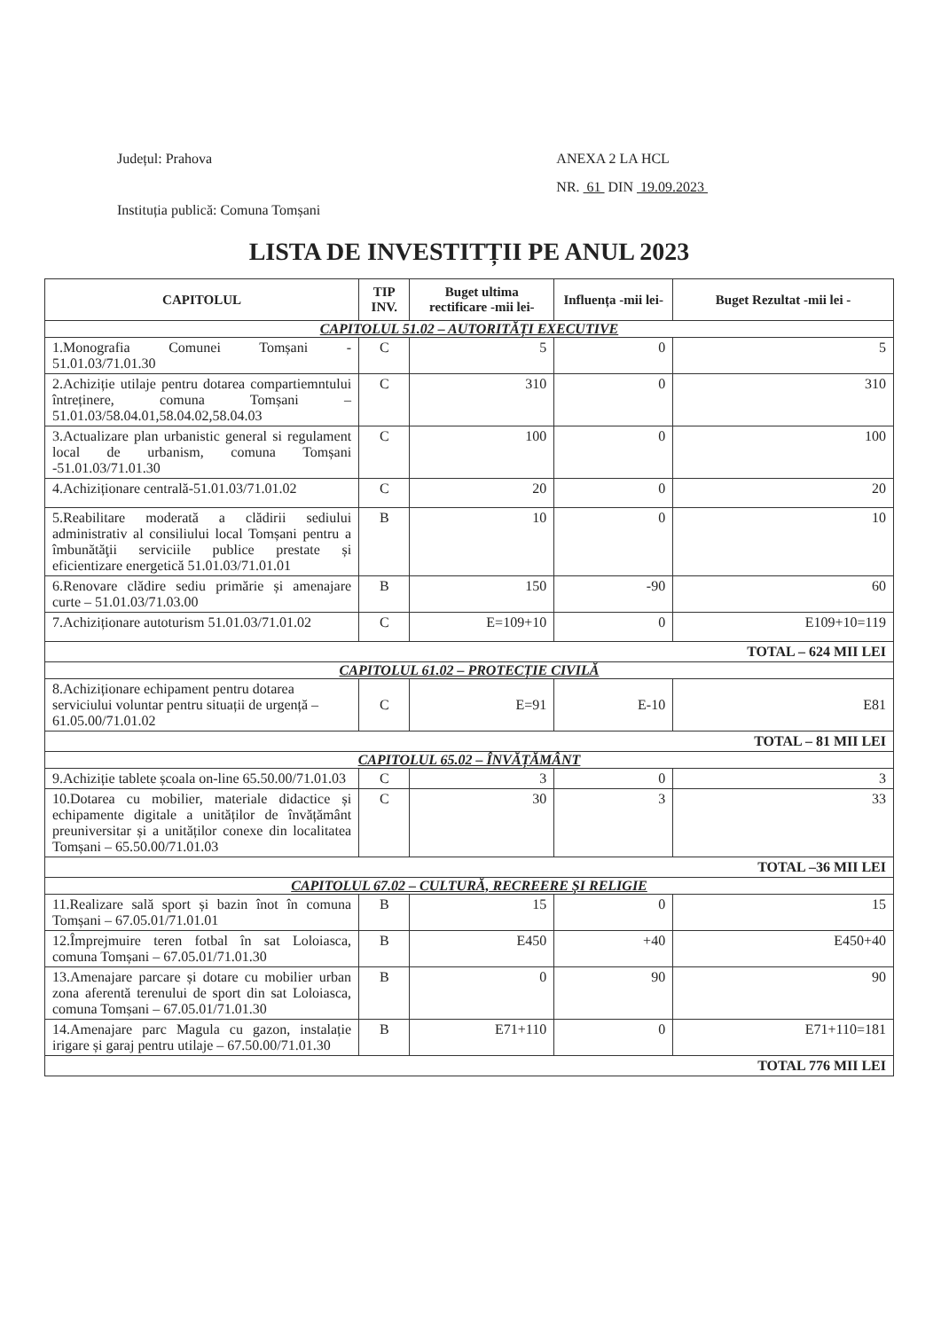Județul: Prahova
Instituția publică: Comuna Tomșani
ANEXA 2 LA HCL
NR. 61 DIN 19.09.2023
LISTA DE INVESTITȚII PE ANUL 2023
| CAPITOLUL | TIP INV. | Buget ultima rectificare -mii lei- | Influența -mii lei- | Buget Rezultat -mii lei - |
| --- | --- | --- | --- | --- |
| CAPITOLUL 51.02 – AUTORITĂȚI EXECUTIVE | | | | |
| 1.Monografia Comunei Tomșani - 51.01.03/71.01.30 | C | 5 | 0 | 5 |
| 2.Achiziție utilaje pentru dotarea compartiemntului întreținere, comuna Tomșani – 51.01.03/58.04.01,58.04.02,58.04.03 | C | 310 | 0 | 310 |
| 3.Actualizare plan urbanistic general si regulament local de urbanism, comuna Tomșani -51.01.03/71.01.30 | C | 100 | 0 | 100 |
| 4.Achiziționare centrală-51.01.03/71.01.02 | C | 20 | 0 | 20 |
| 5.Reabilitare moderată a clădirii sediului administrativ al consiliului local Tomșani pentru a îmbunătăţii serviciile publice prestate și eficientizare energetică 51.01.03/71.01.01 | B | 10 | 0 | 10 |
| 6.Renovare clădire sediu primărie și amenajare curte – 51.01.03/71.03.00 | B | 150 | -90 | 60 |
| 7.Achiziționare autoturism 51.01.03/71.01.02 | C | E=109+10 | 0 | E109+10=119 |
| TOTAL – 624 MII LEI | | | | |
| CAPITOLUL 61.02 – PROTECȚIE CIVILĂ | | | | |
| 8.Achiziționare echipament pentru dotarea serviciului voluntar pentru situații de urgență – 61.05.00/71.01.02 | C | E=91 | E-10 | E81 |
| TOTAL – 81 MII LEI | | | | |
| CAPITOLUL 65.02 – ÎNVĂȚĂMÂNT | | | | |
| 9.Achiziție tablete școala on-line 65.50.00/71.01.03 | C | 3 | 0 | 3 |
| 10.Dotarea cu mobilier, materiale didactice și echipamente digitale a unităților de învățământ preuniversitar și a unităților conexe din localitatea Tomșani – 65.50.00/71.01.03 | C | 30 | 3 | 33 |
| TOTAL –36 MII LEI | | | | |
| CAPITOLUL 67.02 – CULTURĂ, RECREERE ȘI RELIGIE | | | | |
| 11.Realizare sală sport și bazin înot în comuna Tomșani – 67.05.01/71.01.01 | B | 15 | 0 | 15 |
| 12.Împrejmuire teren fotbal în sat Loloiasca, comuna Tomșani – 67.05.01/71.01.30 | B | E450 | +40 | E450+40 |
| 13.Amenajare parcare și dotare cu mobilier urban zona aferentă terenului de sport din sat Loloiasca, comuna Tomșani – 67.05.01/71.01.30 | B | 0 | 90 | 90 |
| 14.Amenajare parc Magula cu gazon, instalație irigare și garaj pentru utilaje – 67.50.00/71.01.30 | B | E71+110 | 0 | E71+110=181 |
| TOTAL 776 MII LEI | | | | |